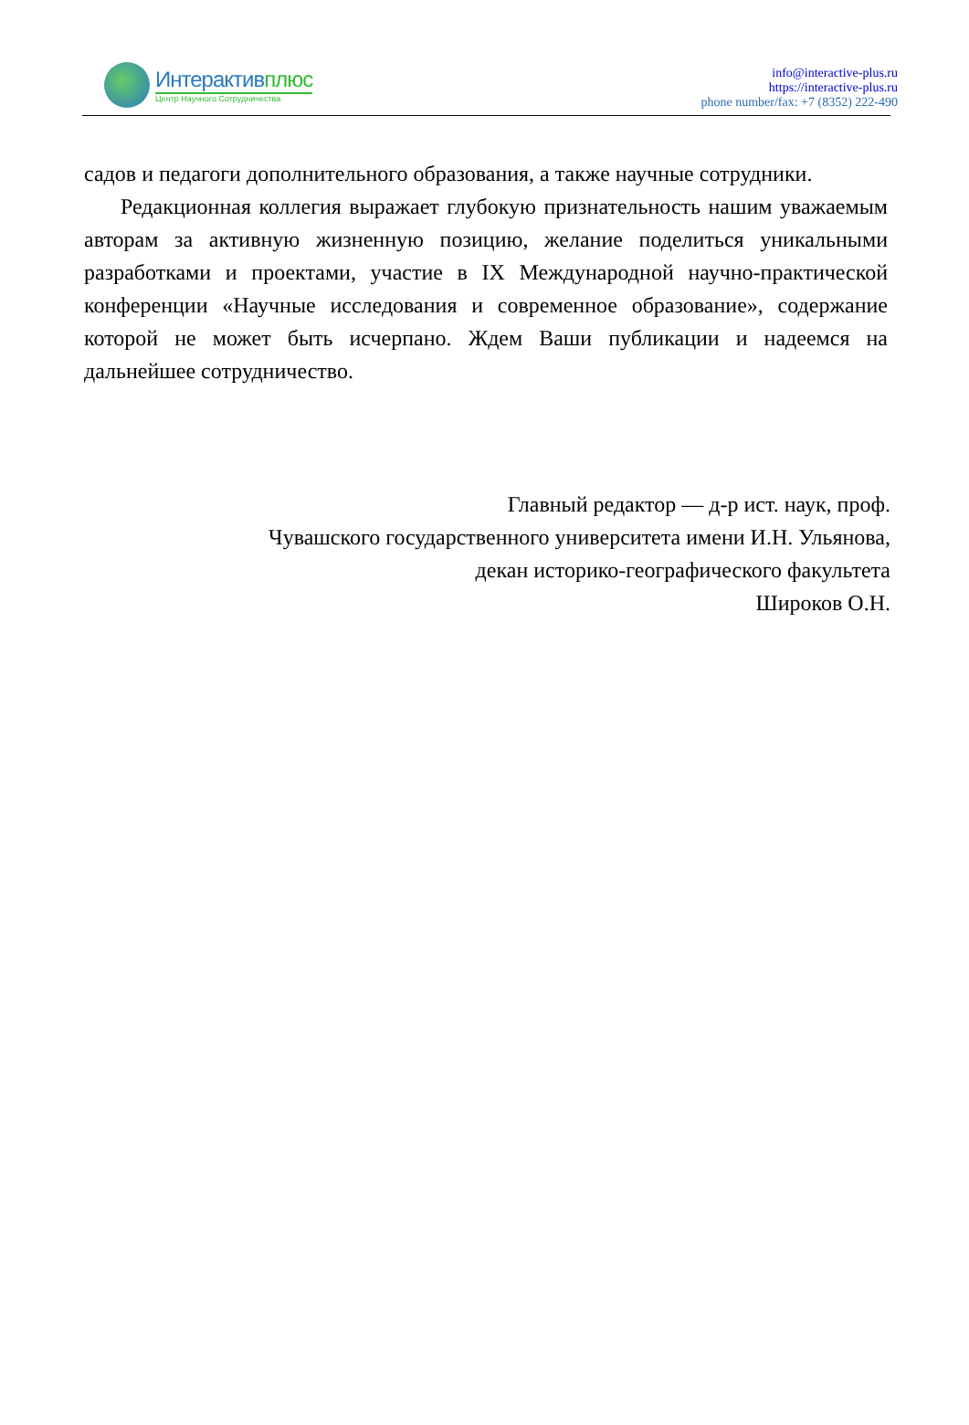Интерактивплюс
Центр Научного Сотрудничества
info@interactive-plus.ru
https://interactive-plus.ru
phone number/fax: +7 (8352) 222-490
садов и педагоги дополнительного образования, а также научные сотрудники.
Редакционная коллегия выражает глубокую признательность нашим уважаемым авторам за активную жизненную позицию, желание поделиться уникальными разработками и проектами, участие в IX Международной научно-практической конференции «Научные исследования и современное образование», содержание которой не может быть исчерпано. Ждем Ваши публикации и надеемся на дальнейшее сотрудничество.
Главный редактор — д-р ист. наук, проф.
Чувашского государственного университета имени И.Н. Ульянова,
декан историко-географического факультета
Широков О.Н.